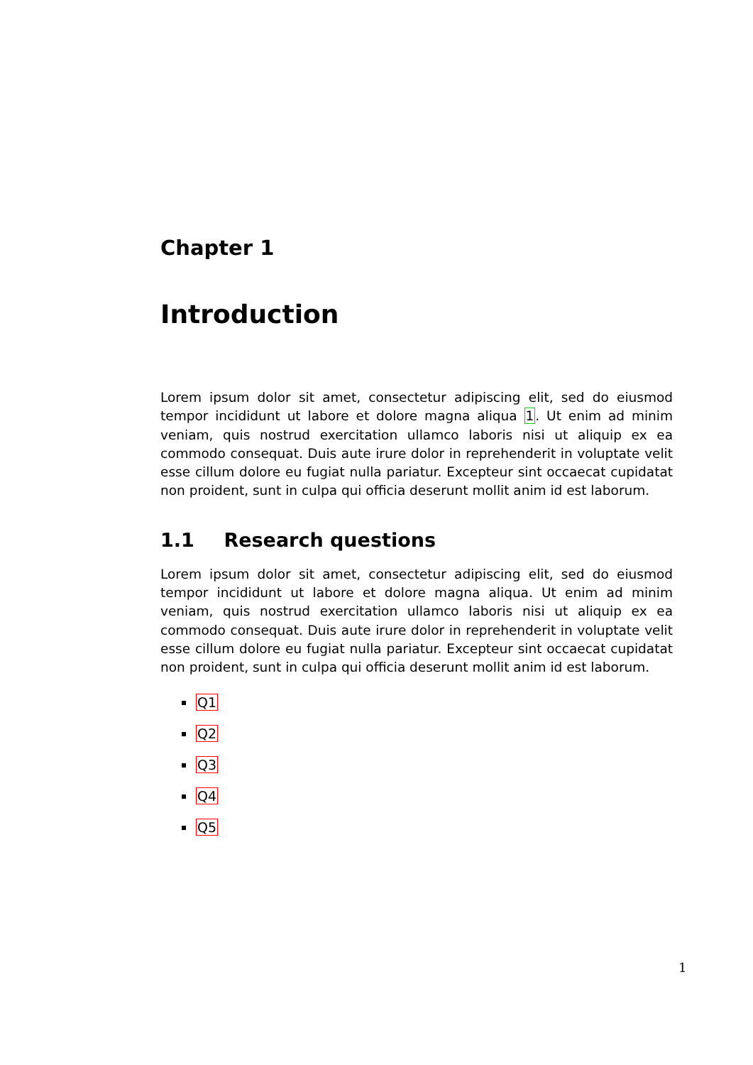Chapter 1
Introduction
Lorem ipsum dolor sit amet, consectetur adipiscing elit, sed do eiusmod tempor incididunt ut labore et dolore magna aliqua 1. Ut enim ad minim veniam, quis nostrud exercitation ullamco laboris nisi ut aliquip ex ea commodo consequat. Duis aute irure dolor in reprehenderit in voluptate velit esse cillum dolore eu fugiat nulla pariatur. Excepteur sint occaecat cupidatat non proident, sunt in culpa qui officia deserunt mollit anim id est laborum.
1.1 Research questions
Lorem ipsum dolor sit amet, consectetur adipiscing elit, sed do eiusmod tempor incididunt ut labore et dolore magna aliqua. Ut enim ad minim veniam, quis nostrud exercitation ullamco laboris nisi ut aliquip ex ea commodo consequat. Duis aute irure dolor in reprehenderit in voluptate velit esse cillum dolore eu fugiat nulla pariatur. Excepteur sint occaecat cupidatat non proident, sunt in culpa qui officia deserunt mollit anim id est laborum.
Q1
Q2
Q3
Q4
Q5
1